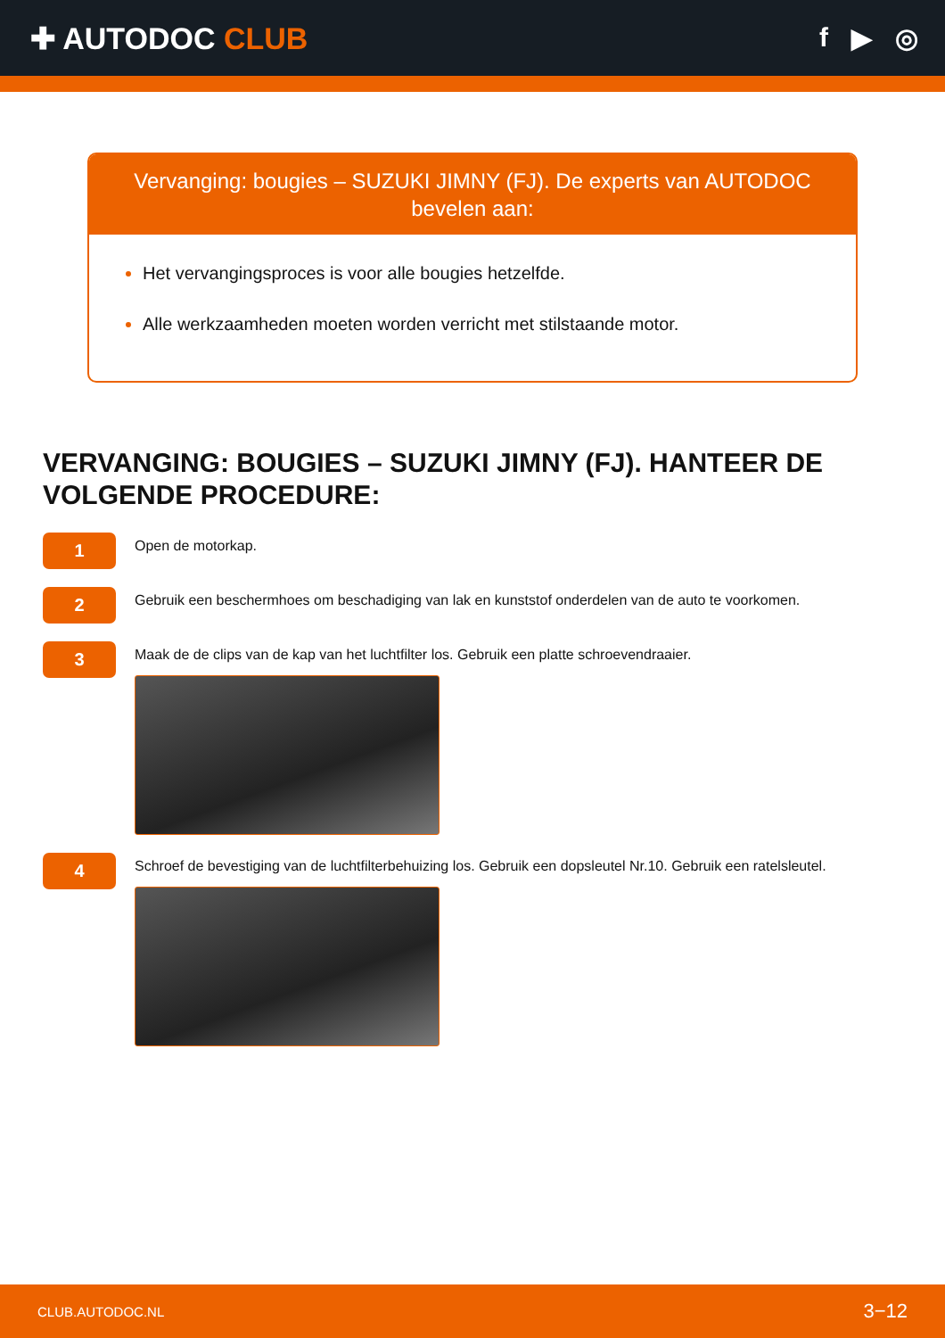✚ AUTODOC CLUB f ▶ ◎
Vervanging: bougies – SUZUKI JIMNY (FJ). De experts van AUTODOC bevelen aan:
Het vervangingsproces is voor alle bougies hetzelfde.
Alle werkzaamheden moeten worden verricht met stilstaande motor.
VERVANGING: BOUGIES – SUZUKI JIMNY (FJ). HANTEER DE VOLGENDE PROCEDURE:
1
Open de motorkap.
2
Gebruik een beschermhoes om beschadiging van lak en kunststof onderdelen van de auto te voorkomen.
3
Maak de de clips van de kap van het luchtfilter los. Gebruik een platte schroevendraaier.
4
Schroef de bevestiging van de luchtfilterbehuizing los. Gebruik een dopsleutel Nr.10. Gebruik een ratelsleutel.
CLUB.AUTODOC.NL 3−12